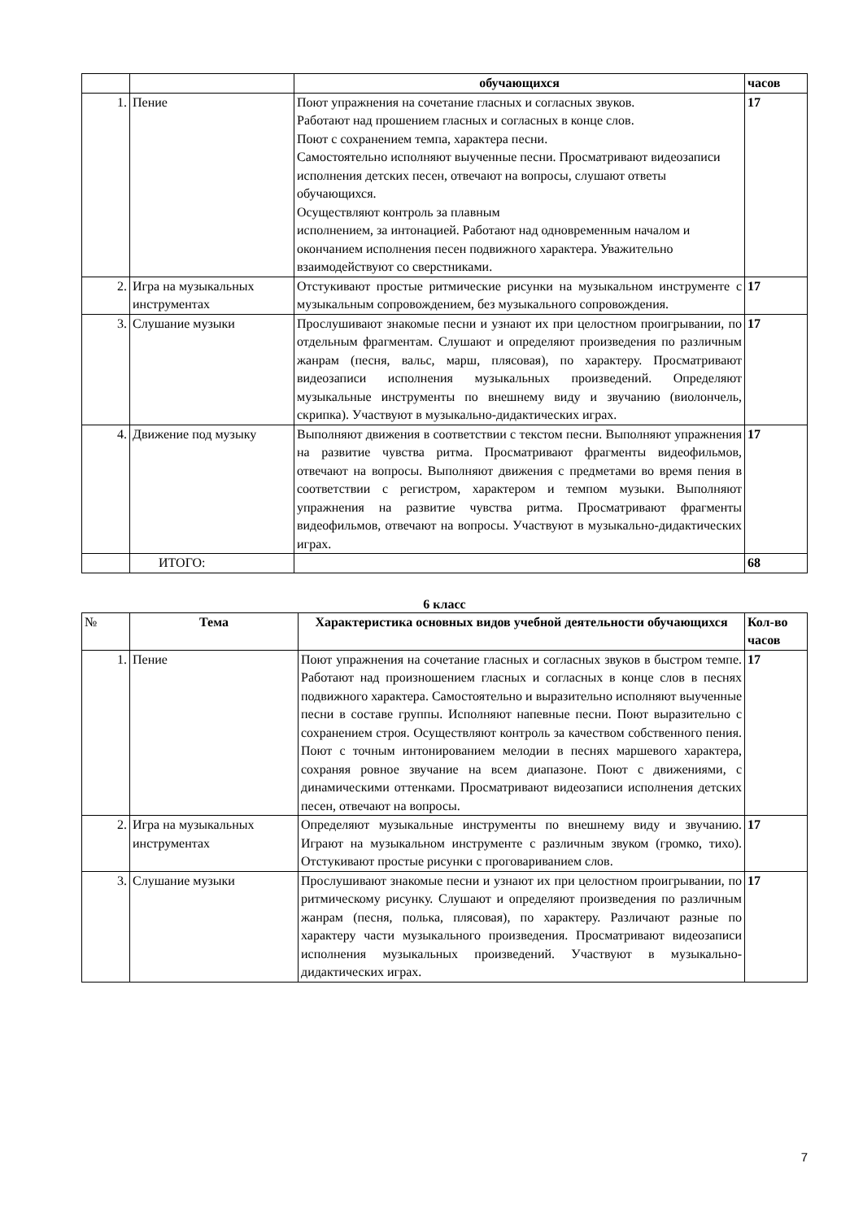| | | обучающихся | часов |
| 1. | Пение | Поют упражнения на сочетание гласных и согласных звуков. Работают над прошением гласных и согласных в конце слов. Поют с сохранением темпа, характера песни. Самостоятельно исполняют выученные песни. Просматривают видеозаписи исполнения детских песен, отвечают на вопросы, слушают ответы обучающихся. Осуществляют контроль за плавным исполнением, за интонацией. Работают над одновременным началом и окончанием исполнения песен подвижного характера. Уважительно взаимодействуют со сверстниками. | 17 |
| 2. | Игра на музыкальных инструментах | Отстукивают простые ритмические рисунки на музыкальном инструменте с музыкальным сопровождением, без музыкального сопровождения. | 17 |
| 3. | Слушание музыки | Прослушивают знакомые песни и узнают их при целостном проигрывании, по отдельным фрагментам. Слушают и определяют произведения по различным жанрам (песня, вальс, марш, плясовая), по характеру. Просматривают видеозаписи исполнения музыкальных произведений. Определяют музыкальные инструменты по внешнему виду и звучанию (виолончель, скрипка). Участвуют в музыкально-дидактических играх. | 17 |
| 4. | Движение под музыку | Выполняют движения в соответствии с текстом песни. Выполняют упражнения на развитие чувства ритма. Просматривают фрагменты видеофильмов, отвечают на вопросы. Выполняют движения с предметами во время пения в соответствии с регистром, характером и темпом музыки. Выполняют упражнения на развитие чувства ритма. Просматривают фрагменты видеофильмов, отвечают на вопросы. Участвуют в музыкально-дидактических играх. | 17 |
| | ИТОГО: | | 68 |
6 класс
| № | Тема | Характеристика основных видов учебной деятельности обучающихся | Кол-во часов |
| 1. | Пение | Поют упражнения на сочетание гласных и согласных звуков в быстром темпе. Работают над произношением гласных и согласных в конце слов в песнях подвижного характера. Самостоятельно и выразительно исполняют выученные песни в составе группы. Исполняют напевные песни. Поют выразительно с сохранением строя. Осуществляют контроль за качеством собственного пения. Поют с точным интонированием мелодии в песнях маршевого характера, сохраняя ровное звучание на всем диапазоне. Поют с движениями, с динамическими оттенками. Просматривают видеозаписи исполнения детских песен, отвечают на вопросы. | 17 |
| 2. | Игра на музыкальных инструментах | Определяют музыкальные инструменты по внешнему виду и звучанию. Играют на музыкальном инструменте с различным звуком (громко, тихо). Отстукивают простые рисунки с проговариванием слов. | 17 |
| 3. | Слушание музыки | Прослушивают знакомые песни и узнают их при целостном проигрывании, по ритмическому рисунку. Слушают и определяют произведения по различным жанрам (песня, полька, плясовая), по характеру. Различают разные по характеру части музыкального произведения. Просматривают видеозаписи исполнения музыкальных произведений. Участвуют в музыкально-дидактических играх. | 17 |
7